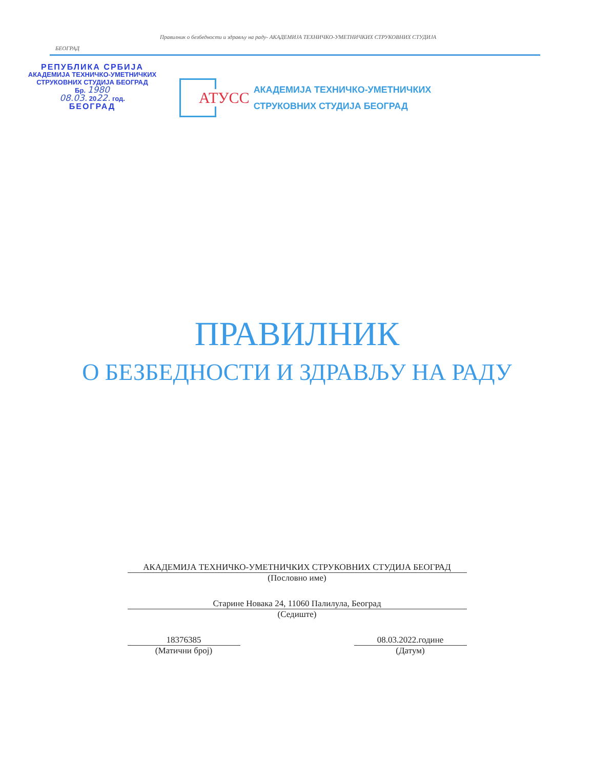Правилник о безбедности и здрављу на раду- АКАДЕМИЈА ТЕХНИЧКО-УМЕТНИЧКИХ СТРУКОВНИХ СТУДИЈА
БЕОГРАД
РЕПУБЛИКА СРБИЈА
АКАДЕМИЈА ТЕХНИЧКО-УМЕТНИЧКИХ
СТРУКОВНИХ СТУДИЈА БЕОГРАД
Бр. 1980
08.03. 2022. год.
БЕОГРАД
АТУСС
АКАДЕМИЈА ТЕХНИЧКО-УМЕТНИЧКИХ
СТРУКОВНИХ СТУДИЈА БЕОГРАД
ПРАВИЛНИК
О БЕЗБЕДНОСТИ И ЗДРАВЉУ НА РАДУ
АКАДЕМИЈА ТЕХНИЧКО-УМЕТНИЧКИХ СТРУКОВНИХ СТУДИЈА БЕОГРАД
(Пословно име)
Старине Новака 24, 11060 Палилула, Београд
(Седиште)
18376385
(Матични број)
08.03.2022.године
(Датум)